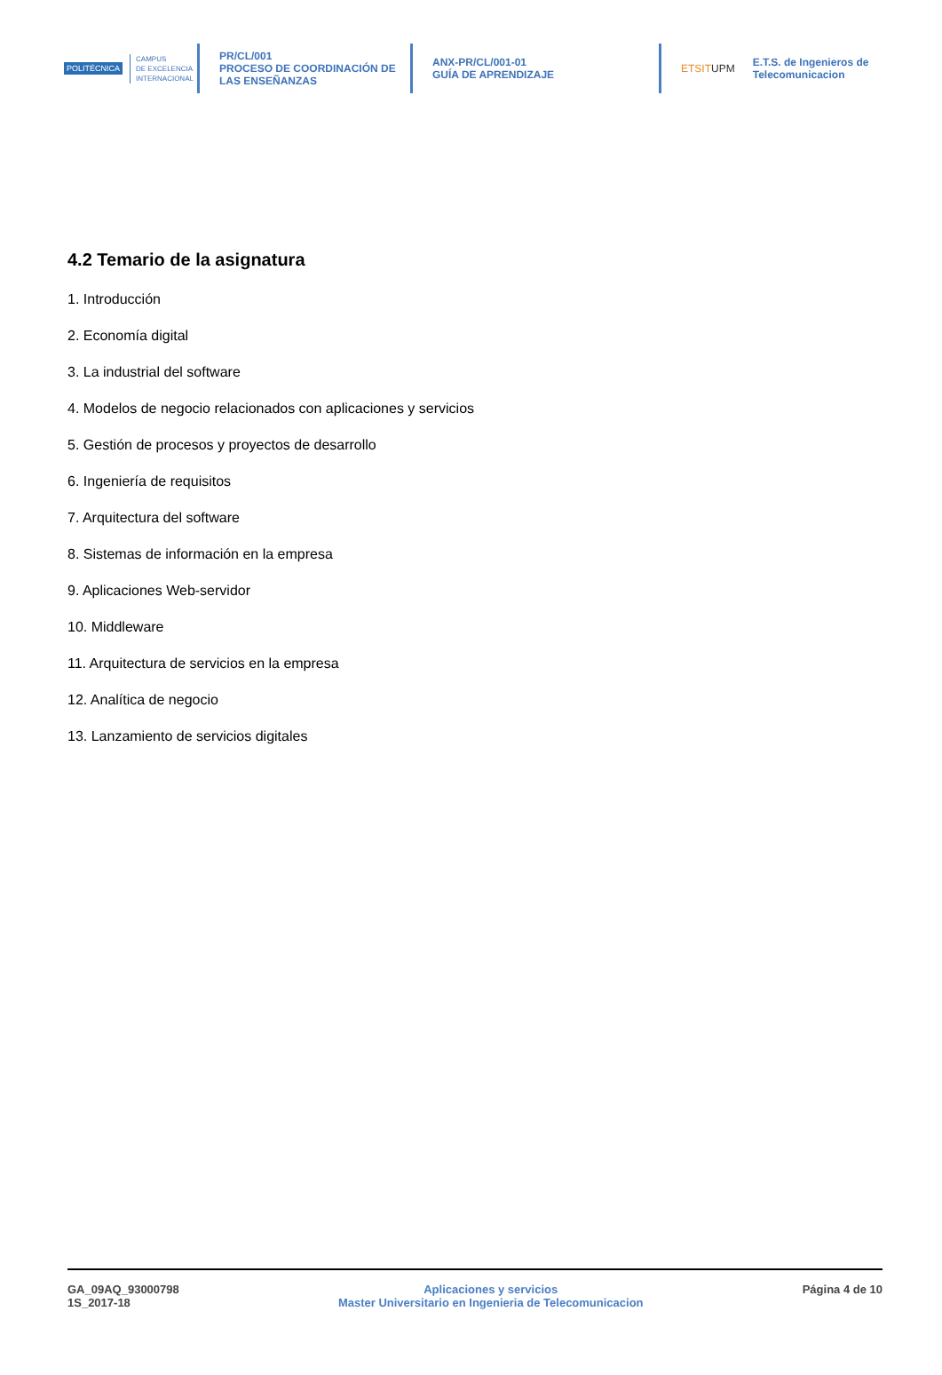POLITÉCNICA CAMPUS
DE EXCELENCIA
INTERNACIONAL
PR/CL/001
PROCESO DE COORDINACIÓN DE
LAS ENSEÑANZAS
ANX-PR/CL/001-01
GUÍA DE APRENDIZAJE
ETSITUPM E.T.S. de Ingenieros de
Telecomunicacion
4.2 Temario de la asignatura
1. Introducción
2. Economía digital
3. La industrial del software
4. Modelos de negocio relacionados con aplicaciones y servicios
5. Gestión de procesos y proyectos de desarrollo
6. Ingeniería de requisitos
7. Arquitectura del software
8. Sistemas de información en la empresa
9. Aplicaciones Web-servidor
10. Middleware
11. Arquitectura de servicios en la empresa
12. Analítica de negocio
13. Lanzamiento de servicios digitales
GA_09AQ_93000798
1S_2017-18
Aplicaciones y servicios
Master Universitario en Ingenieria de Telecomunicacion
Página 4 de 10